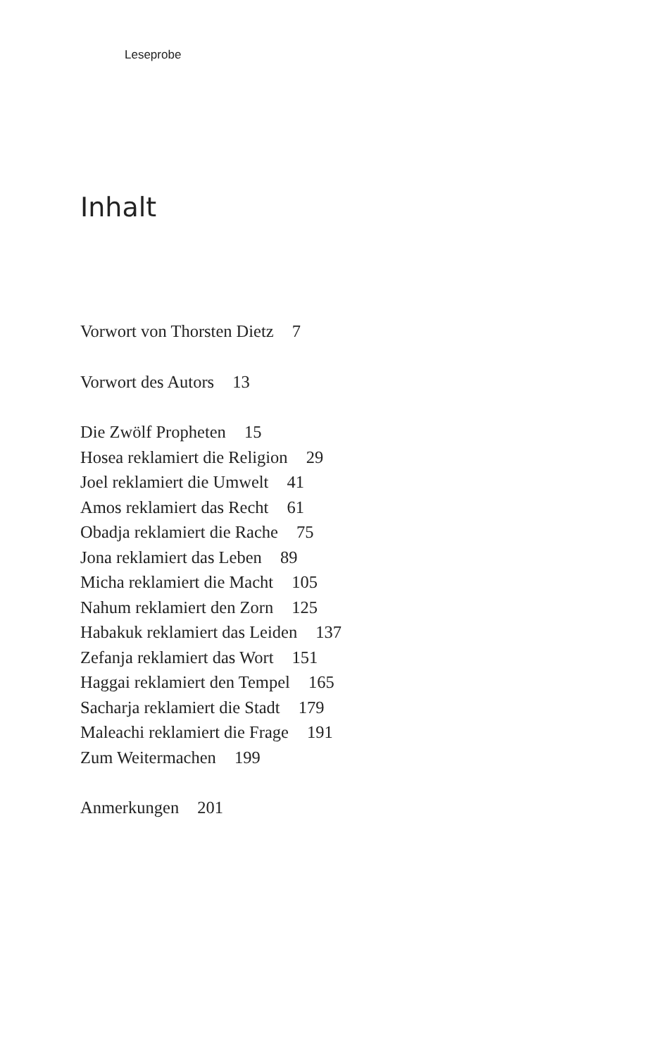Leseprobe
Inhalt
Vorwort von Thorsten Dietz 7
Vorwort des Autors 13
Die Zwölf Propheten 15
Hosea reklamiert die Religion 29
Joel reklamiert die Umwelt 41
Amos reklamiert das Recht 61
Obadja reklamiert die Rache 75
Jona reklamiert das Leben 89
Micha reklamiert die Macht 105
Nahum reklamiert den Zorn 125
Habakuk reklamiert das Leiden 137
Zefanja reklamiert das Wort 151
Haggai reklamiert den Tempel 165
Sacharja reklamiert die Stadt 179
Maleachi reklamiert die Frage 191
Zum Weitermachen 199
Anmerkungen 201